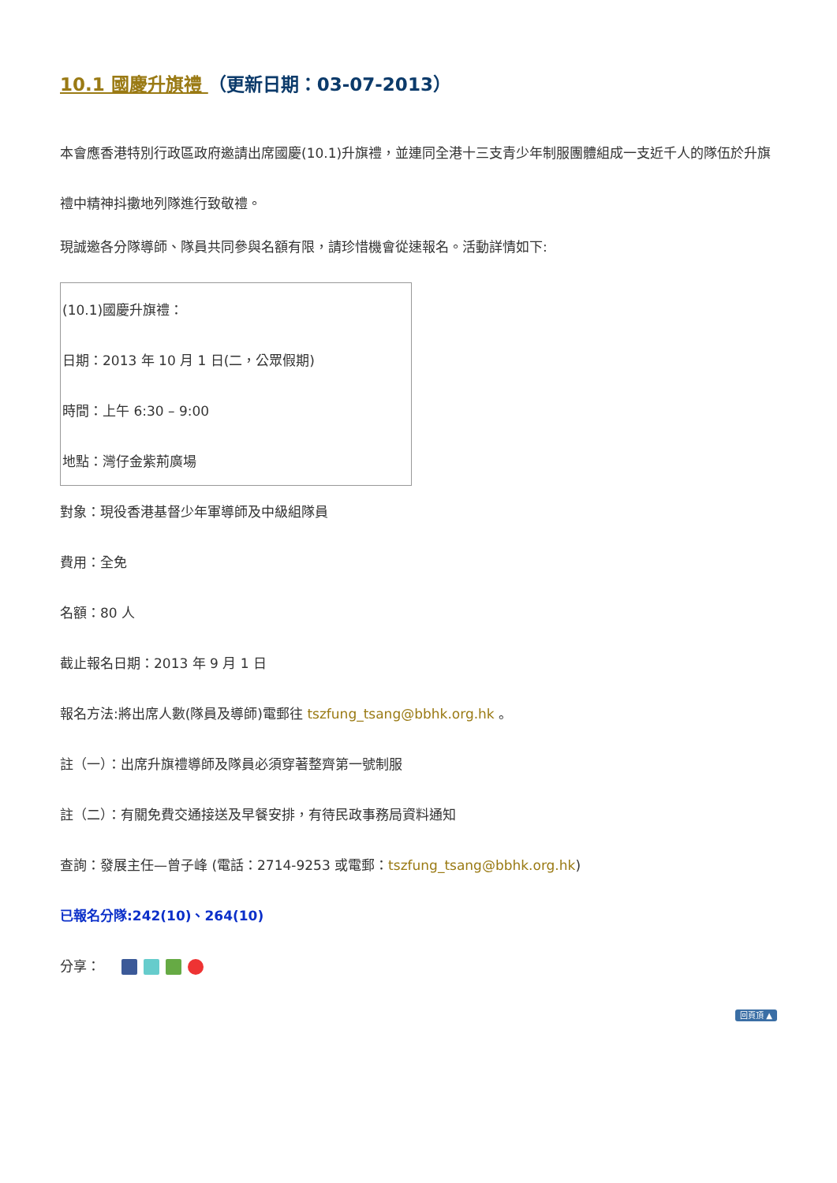10.1 國慶升旗禮 （更新日期：03-07-2013）
本會應香港特別行政區政府邀請出席國慶(10.1)升旗禮，並連同全港十三支青少年制服團體組成一支近千人的隊伍於升旗禮中精神抖擻地列隊進行致敬禮。
現誠邀各分隊導師、隊員共同參與名額有限，請珍惜機會從速報名。活動詳情如下:
| (10.1)國慶升旗禮： |
| 日期：2013 年 10 月 1 日(二，公眾假期) |
| 時間：上午 6:30 – 9:00 |
| 地點：灣仔金紫荊廣場 |
對象：現役香港基督少年軍導師及中級組隊員
費用：全免
名額：80 人
截止報名日期：2013 年 9 月 1 日
報名方法:將出席人數(隊員及導師)電郵往 tszfung_tsang@bbhk.org.hk 。
註（一）：出席升旗禮導師及隊員必須穿著整齊第一號制服
註（二）：有關免費交通接送及早餐安排，有待民政事務局資料通知
查詢：發展主任—曾子峰 (電話：2714-9253 或電郵：tszfung_tsang@bbhk.org.hk)
已報名分隊:242(10)、264(10)
分享：
回頁頂 ▲